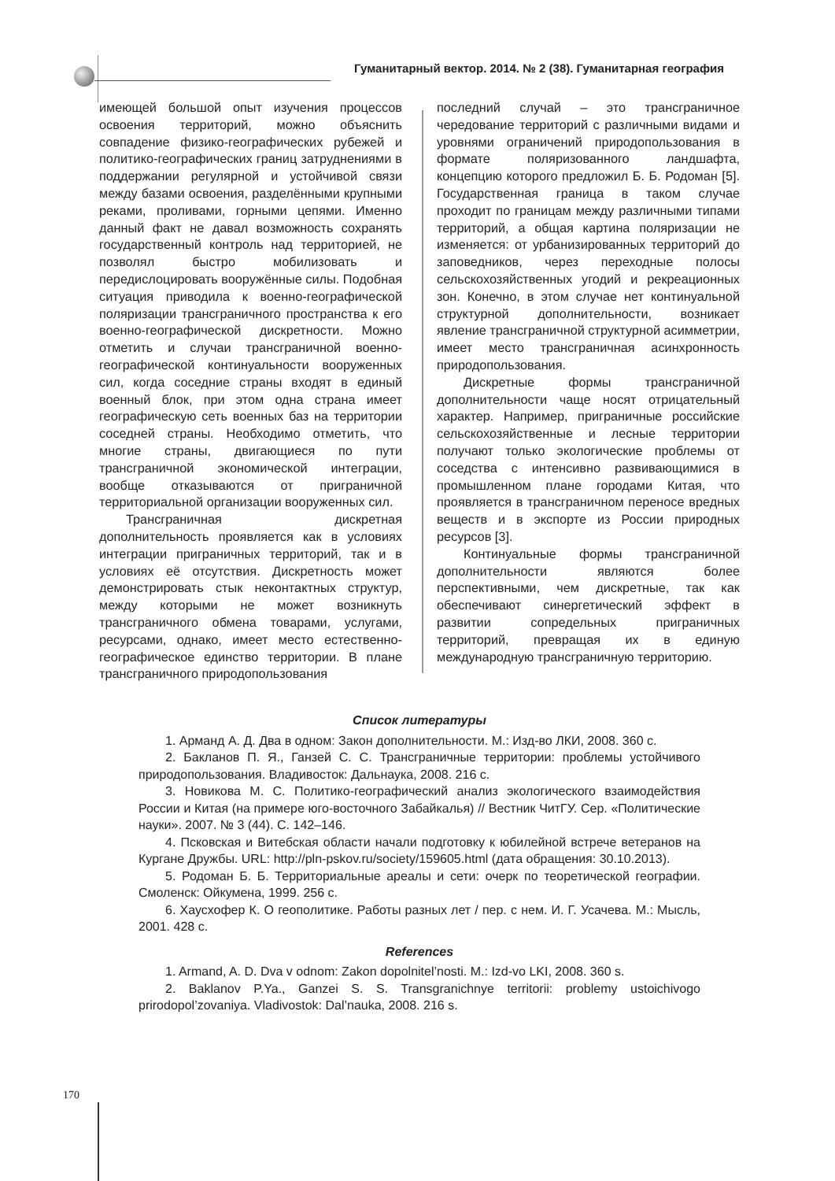Гуманитарный вектор. 2014. № 2 (38). Гуманитарная география
имеющей большой опыт изучения процессов освоения территорий, можно объяснить совпадение физико-географических рубежей и политико-географических границ затруднениями в поддержании регулярной и устойчивой связи между базами освоения, разделёнными крупными реками, проливами, горными цепями. Именно данный факт не давал возможность сохранять государственный контроль над территорией, не позволял быстро мобилизовать и передислоцировать вооружённые силы. Подобная ситуация приводила к военно-географической поляризации трансграничного пространства к его военно-географической дискретности. Можно отметить и случаи трансграничной военно-географической континуальности вооруженных сил, когда соседние страны входят в единый военный блок, при этом одна страна имеет географическую сеть военных баз на территории соседней страны. Необходимо отметить, что многие страны, двигающиеся по пути трансграничной экономической интеграции, вообще отказываются от приграничной территориальной организации вооруженных сил.
Трансграничная дискретная дополнительность проявляется как в условиях интеграции приграничных территорий, так и в условиях её отсутствия. Дискретность может демонстрировать стык неконтактных структур, между которыми не может возникнуть трансграничного обмена товарами, услугами, ресурсами, однако, имеет место естественно-географическое единство территории. В плане трансграничного природопользования
последний случай – это трансграничное чередование территорий с различными видами и уровнями ограничений природопользования в формате поляризованного ландшафта, концепцию которого предложил Б. Б. Родоман [5]. Государственная граница в таком случае проходит по границам между различными типами территорий, а общая картина поляризации не изменяется: от урбанизированных территорий до заповедников, через переходные полосы сельскохозяйственных угодий и рекреационных зон. Конечно, в этом случае нет континуальной структурной дополнительности, возникает явление трансграничной структурной асимметрии, имеет место трансграничная асинхронность природопользования.
Дискретные формы трансграничной дополнительности чаще носят отрицательный характер. Например, приграничные российские сельскохозяйственные и лесные территории получают только экологические проблемы от соседства с интенсивно развивающимися в промышленном плане городами Китая, что проявляется в трансграничном переносе вредных веществ и в экспорте из России природных ресурсов [3].
Континуальные формы трансграничной дополнительности являются более перспективными, чем дискретные, так как обеспечивают синергетический эффект в развитии сопредельных приграничных территорий, превращая их в единую международную трансграничную территорию.
Список литературы
1. Арманд А. Д. Два в одном: Закон дополнительности. М.: Изд-во ЛКИ, 2008. 360 с.
2. Бакланов П. Я., Ганзей С. С. Трансграничные территории: проблемы устойчивого природопользования. Владивосток: Дальнаука, 2008. 216 с.
3. Новикова М. С. Политико-географический анализ экологического взаимодействия России и Китая (на примере юго-восточного Забайкалья) // Вестник ЧитГУ. Сер. «Политические науки». 2007. № 3 (44). С. 142–146.
4. Псковская и Витебская области начали подготовку к юбилейной встрече ветеранов на Кургане Дружбы. URL: http://pln-pskov.ru/society/159605.html (дата обращения: 30.10.2013).
5. Родоман Б. Б. Территориальные ареалы и сети: очерк по теоретической географии. Смоленск: Ойкумена, 1999. 256 с.
6. Хаусхофер К. О геополитике. Работы разных лет / пер. с нем. И. Г. Усачева. М.: Мысль, 2001. 428 с.
References
1. Armand, A. D. Dva v odnom: Zakon dopolnitel’nosti. M.: Izd-vo LKI, 2008. 360 s.
2. Baklanov P.Ya., Ganzei S. S. Transgranichnye territorii: problemy ustoichivogo prirodopol’zovaniya. Vladivostok: Dal’nauka, 2008. 216 s.
170